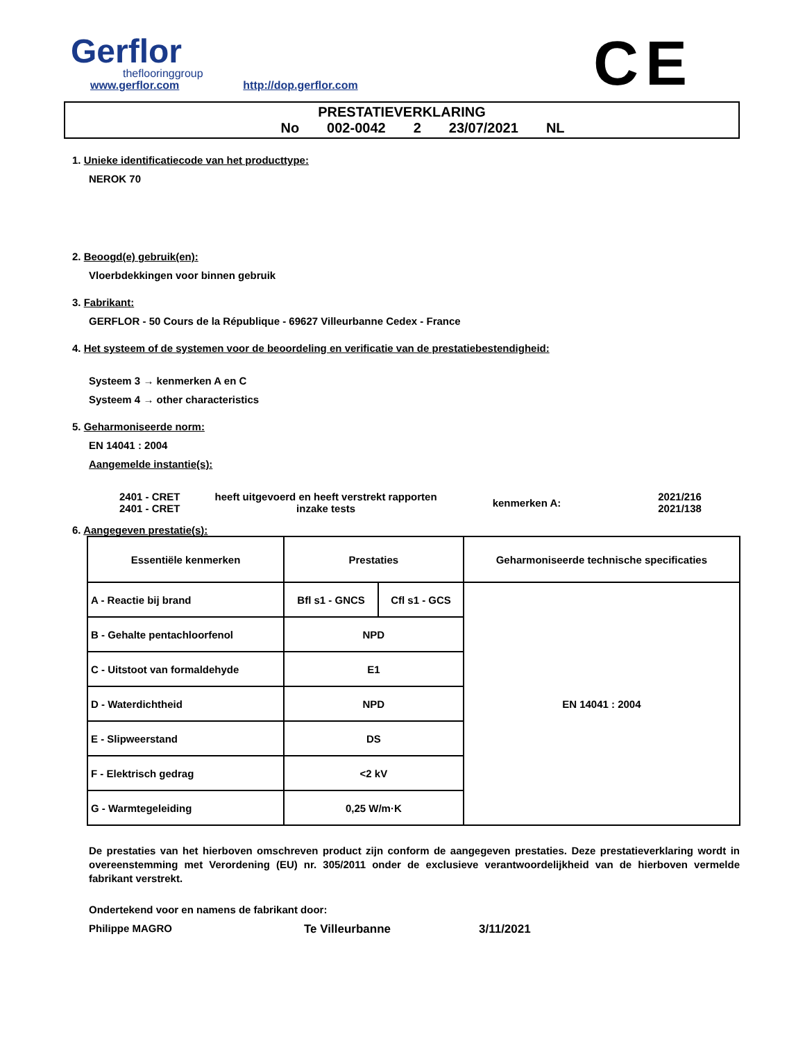Gerflor
theflooringgroup
www.gerflor.com http://dop.gerflor.com
CE
PRESTATIEVERKLARING
No 002-0042 2 23/07/2021 NL
1. Unieke identificatiecode van het producttype:
NEROK 70
2. Beoogd(e) gebruik(en):
Vloerbdekkingen voor binnen gebruik
3. Fabrikant:
GERFLOR - 50 Cours de la République - 69627 Villeurbanne Cedex - France
4. Het systeem of de systemen voor de beoordeling en verificatie van de prestatiebestendigheid:
Systeem 3 → kenmerken A en C
Systeem 4 → other characteristics
5. Geharmoniseerde norm:
EN 14041 : 2004
Aangemelde instantie(s):
2401 - CRET
2401 - CRET
heeft uitgevoerd en heeft verstrekt rapporten
inzake tests
kenmerken A:
2021/216
2021/138
6. Aangegeven prestatie(s):
| Essentiële kenmerken | Prestaties | | Geharmoniseerde technische specificaties |
| A - Reactie bij brand | Bfl s1 - GNCS | Cfl s1 - GCS | EN 14041 : 2004 |
| B - Gehalte pentachloorfenol | NPD | | |
| C - Uitstoot van formaldehyde | E1 | | |
| D - Waterdichtheid | NPD | | |
| E - Slipweerstand | DS | | |
| F - Elektrisch gedrag | <2 kV | | |
| G - Warmtegeleiding | 0,25 W/m·K | | |
De prestaties van het hierboven omschreven product zijn conform de aangegeven prestaties. Deze prestatieverklaring wordt in overeenstemming met Verordening (EU) nr. 305/2011 onder de exclusieve verantwoordelijkheid van de hierboven vermelde fabrikant verstrekt.
Ondertekend voor en namens de fabrikant door:
Philippe MAGRO Te Villeurbanne 3/11/2021